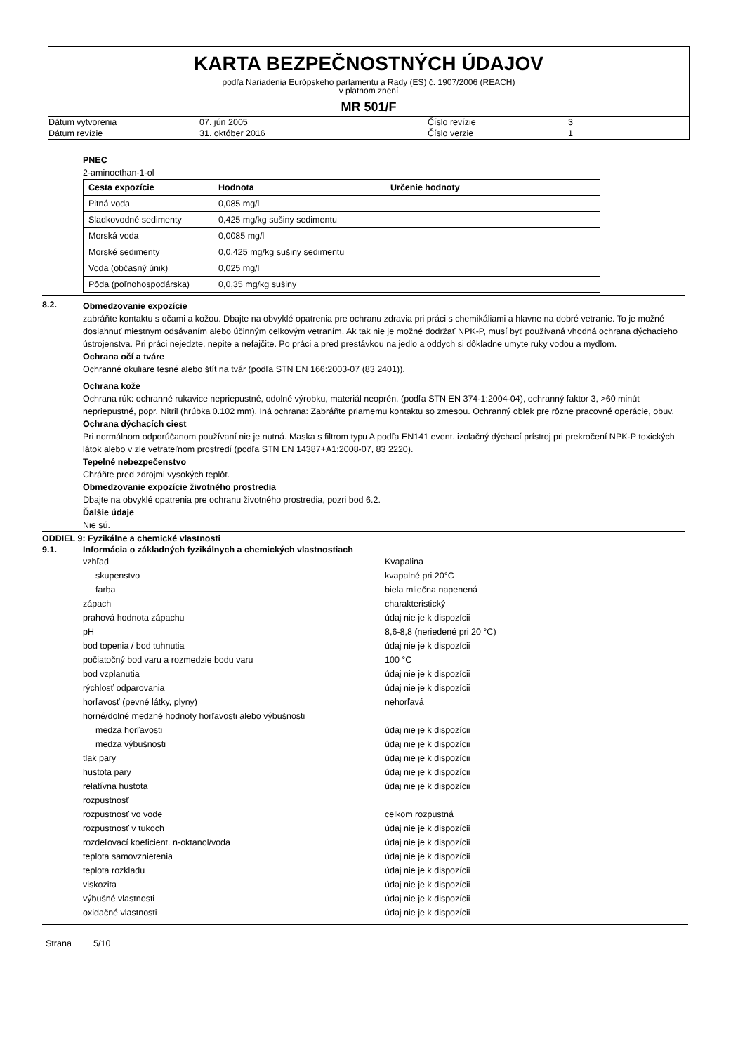KARTA BEZPEČNOSTNÝCH ÚDAJOV
podľa Nariadenia Európskeho parlamentu a Rady (ES) č. 1907/2006 (REACH)
v platnom znení
MR 501/F
Dátum vytvorenia 07. jún 2005 Číslo revízie 3 Dátum revízie 31. október 2016 Číslo verzie 1
PNEC
2-aminoethan-1-ol
| Cesta expozície | Hodnota | Určenie hodnoty |
| --- | --- | --- |
| Pitná voda | 0,085 mg/l | |
| Sladkovodné sedimenty | 0,425 mg/kg sušiny sedimentu | |
| Morská voda | 0,0085 mg/l | |
| Morské sedimenty | 0,0,425 mg/kg sušiny sedimentu | |
| Voda (občasný únik) | 0,025 mg/l | |
| Pôda (poľnohospodárska) | 0,0,35 mg/kg sušiny | |
8.2.
Obmedzovanie expozície
zabráňte kontaktu s očami a kožou. Dbajte na obvyklé opatrenia pre ochranu zdravia pri práci s chemikáliami a hlavne na dobré vetranie. To je možné dosiahnuť miestnym odsávaním alebo účinným celkovým vetraním. Ak tak nie je možné dodržať NPK-P, musí byť používaná vhodná ochrana dýchacieho ústrojenstva. Pri práci nejedzte, nepite a nefajčite. Po práci a pred prestávkou na jedlo a oddych si dôkladne umyte ruky vodou a mydlom.
Ochrana očí a tváre
Ochranné okuliare tesné alebo štít na tvár (podľa STN EN 166:2003-07 (83 2401)).
Ochrana kože
Ochrana rúk: ochranné rukavice nepriepustné, odolné výrobku, materiál neoprén, (podľa STN EN 374-1:2004-04), ochranný faktor 3, >60 minút nepriepustné, popr. Nitril (hrúbka 0.102 mm). Iná ochrana: Zabráňte priamemu kontaktu so zmesou. Ochranný oblek pre rôzne pracovné operácie, obuv.
Ochrana dýchacích ciest
Pri normálnom odporúčanom používaní nie je nutná. Maska s filtrom typu A podľa EN141 event. izolačný dýchací prístroj pri prekročení NPK-P toxických látok alebo v zle vetrateľnom prostredí (podľa STN EN 14387+A1:2008-07, 83 2220).
Tepelné nebezpečenstvo
Chráňte pred zdrojmi vysokých teplôt.
Obmedzovanie expozície životného prostredia
Dbajte na obvyklé opatrenia pre ochranu životného prostredia, pozri bod 6.2.
Ďalšie údaje
Nie sú.
ODDIEL 9: Fyzikálne a chemické vlastnosti
9.1. Informácia o základných fyzikálnych a chemických vlastnostiach
vzhľad Kvapalina skupenstvo kvapalné pri 20°C farba biela mliečna napenená zápach charakteristický prahová hodnota zápachu údaj nie je k dispozícii pH 8,6-8,8 (neriedené pri 20 °C) bod topenia / bod tuhnutia údaj nie je k dispozícii počiatočný bod varu a rozmedzie bodu varu 100 °C bod vzplanutia údaj nie je k dispozícii rýchlosť odparovania údaj nie je k dispozícii horľavosť (pevné látky, plyny) nehorľavá horné/dolné medzné hodnoty horľavosti alebo výbušnosti medza horľavosti údaj nie je k dispozícii medza výbušnosti údaj nie je k dispozícii tlak pary údaj nie je k dispozícii hustota pary údaj nie je k dispozícii relatívna hustota údaj nie je k dispozícii rozpustnosť rozpustnosť vo vode celkom rozpustná rozpustnosť v tukoch údaj nie je k dispozícii rozdeľovací koeficient. n-oktanol/voda údaj nie je k dispozícii teplota samovznietenia údaj nie je k dispozícii teplota rozkladu údaj nie je k dispozícii viskozita údaj nie je k dispozícii výbušné vlastnosti údaj nie je k dispozícii oxidačné vlastnosti údaj nie je k dispozícii
Strana 5/10